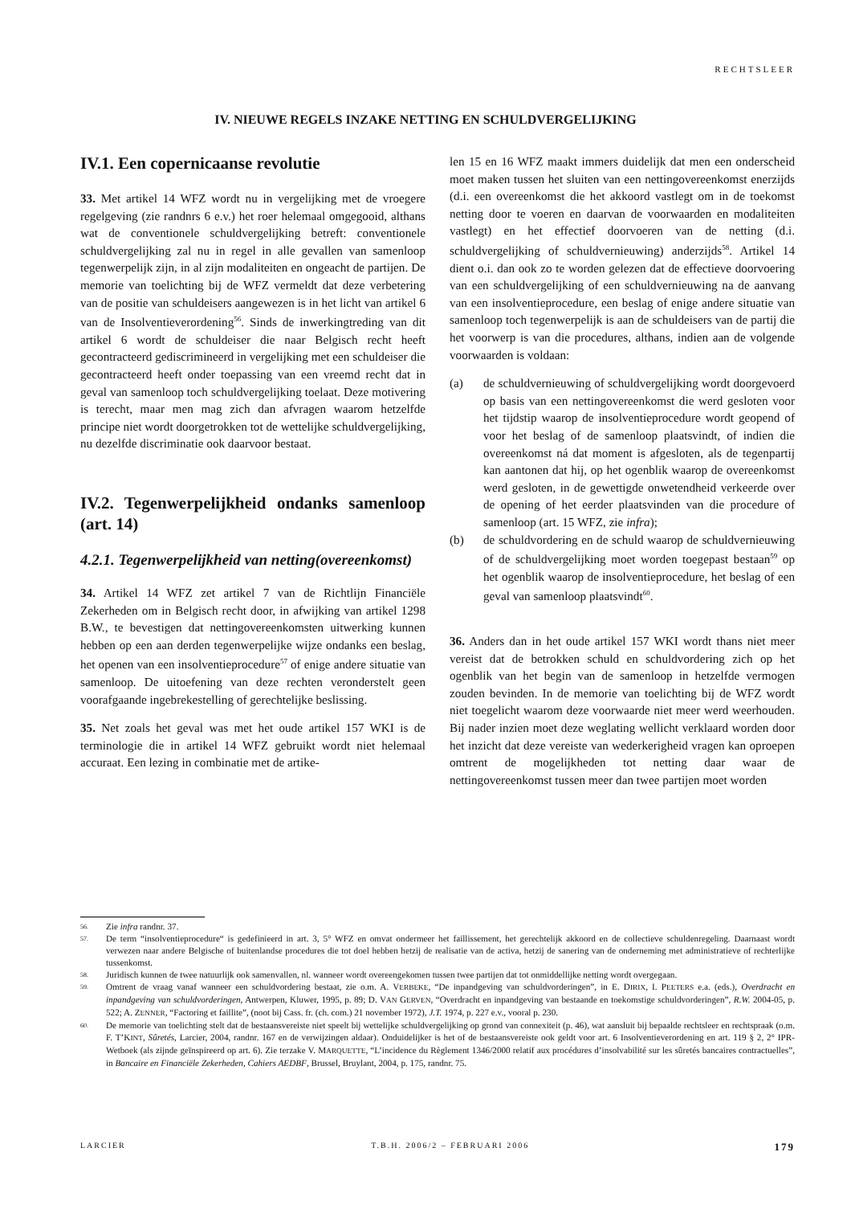RECHTSLEER
IV. NIEUWE REGELS INZAKE NETTING EN SCHULDVERGELIJKING
IV.1. Een copernicaanse revolutie
33. Met artikel 14 WFZ wordt nu in vergelijking met de vroegere regelgeving (zie randnrs 6 e.v.) het roer helemaal omgegooid, althans wat de conventionele schuldvergelijking betreft: conventionele schuldvergelijking zal nu in regel in alle gevallen van samenloop tegenwerpelijk zijn, in al zijn modaliteiten en ongeacht de partijen. De memorie van toelichting bij de WFZ vermeldt dat deze verbetering van de positie van schuldeisers aangewezen is in het licht van artikel 6 van de Insolventieverordening<sup>56</sup>. Sinds de inwerkingtreding van dit artikel 6 wordt de schuldeiser die naar Belgisch recht heeft gecontracteerd gediscrimineerd in vergelijking met een schuldeiser die gecontracteerd heeft onder toepassing van een vreemd recht dat in geval van samenloop toch schuldvergelijking toelaat. Deze motivering is terecht, maar men mag zich dan afvragen waarom hetzelfde principe niet wordt doorgetrokken tot de wettelijke schuldvergelijking, nu dezelfde discriminatie ook daarvoor bestaat.
IV.2. Tegenwerpelijkheid ondanks samenloop (art. 14)
4.2.1. Tegenwerpelijkheid van netting(overeenkomst)
34. Artikel 14 WFZ zet artikel 7 van de Richtlijn Financiële Zekerheden om in Belgisch recht door, in afwijking van artikel 1298 B.W., te bevestigen dat nettingovereenkomsten uitwerking kunnen hebben op een aan derden tegenwerpelijke wijze ondanks een beslag, het openen van een insolventieprocedure<sup>57</sup> of enige andere situatie van samenloop. De uitoefening van deze rechten veronderstelt geen voorafgaande ingebrekestelling of gerechtelijke beslissing.
35. Net zoals het geval was met het oude artikel 157 WKI is de terminologie die in artikel 14 WFZ gebruikt wordt niet helemaal accuraat. Een lezing in combinatie met de artike-
len 15 en 16 WFZ maakt immers duidelijk dat men een onderscheid moet maken tussen het sluiten van een nettingovereenkomst enerzijds (d.i. een overeenkomst die het akkoord vastlegt om in de toekomst netting door te voeren en daarvan de voorwaarden en modaliteiten vastlegt) en het effectief doorvoeren van de netting (d.i. schuldvergelijking of schuldvernieuwing) anderzijds<sup>58</sup>. Artikel 14 dient o.i. dan ook zo te worden gelezen dat de effectieve doorvoering van een schuldvergelijking of een schuldvernieuwing na de aanvang van een insolventieprocedure, een beslag of enige andere situatie van samenloop toch tegenwerpelijk is aan de schuldeisers van de partij die het voorwerp is van die procedures, althans, indien aan de volgende voorwaarden is voldaan:
(a) de schuldvernieuwing of schuldvergelijking wordt doorgevoerd op basis van een nettingovereenkomst die werd gesloten voor het tijdstip waarop de insolventieprocedure wordt geopend of voor het beslag of de samenloop plaatsvindt, of indien die overeenkomst ná dat moment is afgesloten, als de tegenpartij kan aantonen dat hij, op het ogenblik waarop de overeenkomst werd gesloten, in de gewettigde onwetendheid verkeerde over de opening of het eerder plaatsvinden van die procedure of samenloop (art. 15 WFZ, zie infra);
(b) de schuldvordering en de schuld waarop de schuldvernieuwing of de schuldvergelijking moet worden toegepast bestaan<sup>59</sup> op het ogenblik waarop de insolventieprocedure, het beslag of een geval van samenloop plaatsvindt<sup>60</sup>.
36. Anders dan in het oude artikel 157 WKI wordt thans niet meer vereist dat de betrokken schuld en schuldvordering zich op het ogenblik van het begin van de samenloop in hetzelfde vermogen zouden bevinden. In de memorie van toelichting bij de WFZ wordt niet toegelicht waarom deze voorwaarde niet meer werd weerhouden. Bij nader inzien moet deze weglating wellicht verklaard worden door het inzicht dat deze vereiste van wederkerigheid vragen kan oproepen omtrent de mogelijkheden tot netting daar waar de nettingovereenkomst tussen meer dan twee partijen moet worden
56. Zie infra randnr. 37.
57. De term “insolventieprocedure“ is gedefinieerd in art. 3, 5° WFZ en omvat ondermeer het faillissement, het gerechtelijk akkoord en de collectieve schuldenregeling. Daarnaast wordt verwezen naar andere Belgische of buitenlandse procedures die tot doel hebben hetzij de realisatie van de activa, hetzij de sanering van de onderneming met administratieve of rechterlijke tussenkomst.
58. Juridisch kunnen de twee natuurlijk ook samenvallen, nl. wanneer wordt overeengekomen tussen twee partijen dat tot onmiddellijke netting wordt overgegaan.
59. Omtrent de vraag vanaf wanneer een schuldvordering bestaat, zie o.m. A. VERBEKE, “De inpandgeving van schuldvorderingen”, in E. DIRIX, I. PEETERS e.a. (eds.), Overdracht en inpandgeving van schuldvorderingen, Antwerpen, Kluwer, 1995, p. 89; D. VAN GERVEN, “Overdracht en inpandgeving van bestaande en toekomstige schuldvorderingen”, R.W. 2004-05, p. 522; A. ZENNER, “Factoring et faillite”, (noot bij Cass. fr. (ch. com.) 21 november 1972), J.T. 1974, p. 227 e.v., vooral p. 230.
60. De memorie van toelichting stelt dat de bestaansvereiste niet speelt bij wettelijke schuldvergelijking op grond van connexiteit (p. 46), wat aansluit bij bepaalde rechtsleer en rechtspraak (o.m. F. T’KINT, Sûretés, Larcier, 2004, randnr. 167 en de verwijzingen aldaar). Onduidelijker is het of de bestaansvereiste ook geldt voor art. 6 Insolventieverordening en art. 119 § 2, 2° IPR-Wetboek (als zijnde geïnspireerd op art. 6). Zie terzake V. MARQUETTE, “L’incidence du Règlement 1346/2000 relatif aux procédures d’insolvabilité sur les sûretés bancaires contractuelles”, in Bancaire en Financiële Zekerheden, Cahiers AEDBF, Brussel, Bruylant, 2004, p. 175, randnr. 75.
LARCIER T.B.H. 2006/2 – FEBRUARI 2006 179